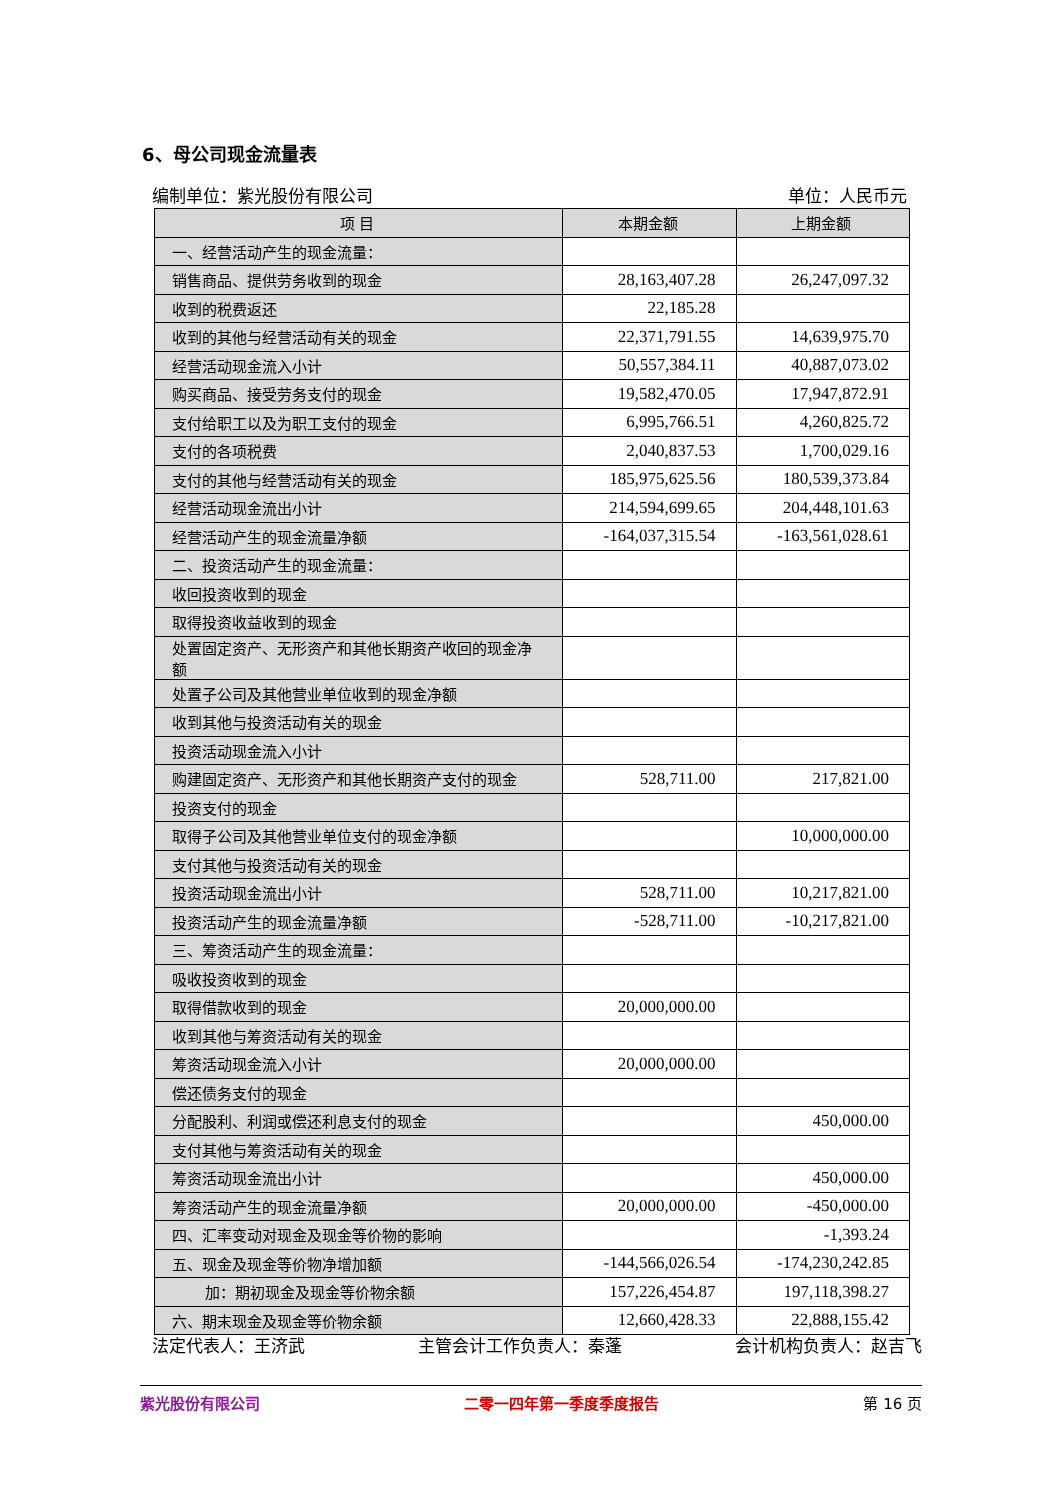6、母公司现金流量表
编制单位：紫光股份有限公司 单位：人民币元
| 项 目 | 本期金额 | 上期金额 |
| --- | --- | --- |
| 一、经营活动产生的现金流量： | | |
| 销售商品、提供劳务收到的现金 | 28,163,407.28 | 26,247,097.32 |
| 收到的税费返还 | 22,185.28 | |
| 收到的其他与经营活动有关的现金 | 22,371,791.55 | 14,639,975.70 |
| 经营活动现金流入小计 | 50,557,384.11 | 40,887,073.02 |
| 购买商品、接受劳务支付的现金 | 19,582,470.05 | 17,947,872.91 |
| 支付给职工以及为职工支付的现金 | 6,995,766.51 | 4,260,825.72 |
| 支付的各项税费 | 2,040,837.53 | 1,700,029.16 |
| 支付的其他与经营活动有关的现金 | 185,975,625.56 | 180,539,373.84 |
| 经营活动现金流出小计 | 214,594,699.65 | 204,448,101.63 |
| 经营活动产生的现金流量净额 | -164,037,315.54 | -163,561,028.61 |
| 二、投资活动产生的现金流量： | | |
| 收回投资收到的现金 | | |
| 取得投资收益收到的现金 | | |
| 处置固定资产、无形资产和其他长期资产收回的现金净额 | | |
| 处置子公司及其他营业单位收到的现金净额 | | |
| 收到其他与投资活动有关的现金 | | |
| 投资活动现金流入小计 | | |
| 购建固定资产、无形资产和其他长期资产支付的现金 | 528,711.00 | 217,821.00 |
| 投资支付的现金 | | |
| 取得子公司及其他营业单位支付的现金净额 | | 10,000,000.00 |
| 支付其他与投资活动有关的现金 | | |
| 投资活动现金流出小计 | 528,711.00 | 10,217,821.00 |
| 投资活动产生的现金流量净额 | -528,711.00 | -10,217,821.00 |
| 三、筹资活动产生的现金流量： | | |
| 吸收投资收到的现金 | | |
| 取得借款收到的现金 | 20,000,000.00 | |
| 收到其他与筹资活动有关的现金 | | |
| 筹资活动现金流入小计 | 20,000,000.00 | |
| 偿还债务支付的现金 | | |
| 分配股利、利润或偿还利息支付的现金 | | 450,000.00 |
| 支付其他与筹资活动有关的现金 | | |
| 筹资活动现金流出小计 | | 450,000.00 |
| 筹资活动产生的现金流量净额 | 20,000,000.00 | -450,000.00 |
| 四、汇率变动对现金及现金等价物的影响 | | -1,393.24 |
| 五、现金及现金等价物净增加额 | -144,566,026.54 | -174,230,242.85 |
| 加：期初现金及现金等价物余额 | 157,226,454.87 | 197,118,398.27 |
| 六、期末现金及现金等价物余额 | 12,660,428.33 | 22,888,155.42 |
法定代表人：王济武 主管会计工作负责人：秦蓬 会计机构负责人：赵吉飞
紫光股份有限公司 二零一四年第一季度季度报告 第 16 页